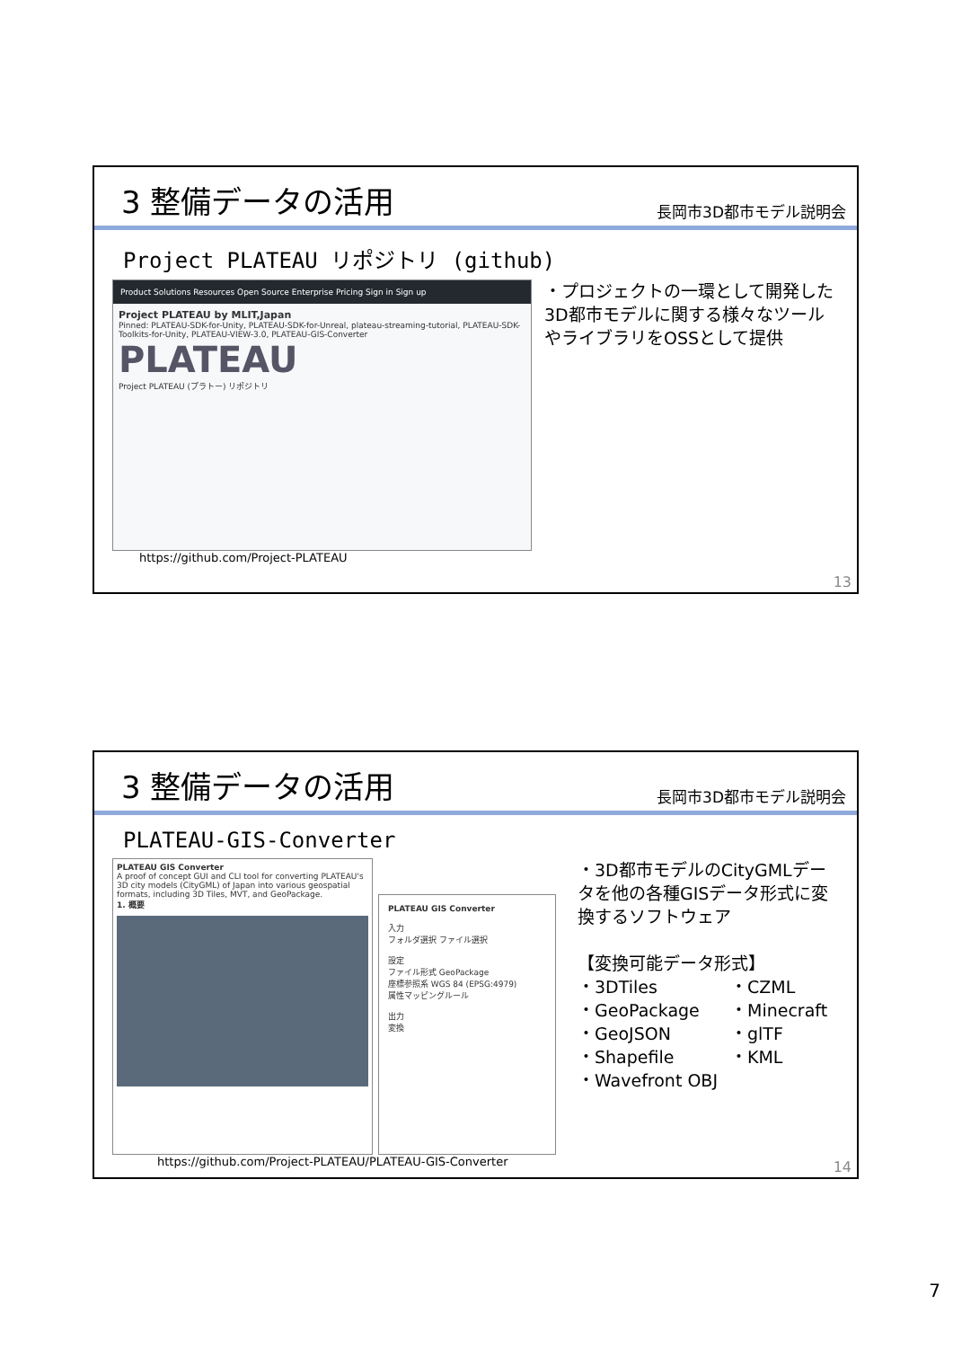3 整備データの活用
長岡市3D都市モデル説明会
Project PLATEAU リポジトリ (github)
Product Solutions Resources Open Source Enterprise Pricing Sign in Sign up
Project PLATEAU by MLIT,Japan
Pinned: PLATEAU-SDK-for-Unity, PLATEAU-SDK-for-Unreal, plateau-streaming-tutorial, PLATEAU-SDK-Toolkits-for-Unity, PLATEAU-VIEW-3.0, PLATEAU-GIS-Converter
PLATEAU
Project PLATEAU (プラトー) リポジトリ
https://github.com/Project-PLATEAU
・プロジェクトの一環として開発した3D都市モデルに関する様々なツールやライブラリをOSSとして提供
13
3 整備データの活用
長岡市3D都市モデル説明会
PLATEAU-GIS-Converter
PLATEAU GIS Converter
A proof of concept GUI and CLI tool for converting PLATEAU's 3D city models (CityGML) of Japan into various geospatial formats, including 3D Tiles, MVT, and GeoPackage.
1. 概要
PLATEAU GIS Converter
入力
フォルダ選択 ファイル選択
設定
ファイル形式 GeoPackage
座標参照系 WGS 84 (EPSG:4979)
属性マッピングルール
出力
変換
https://github.com/Project-PLATEAU/PLATEAU-GIS-Converter
・3D都市モデルのCityGMLデータを他の各種GISデータ形式に変換するソフトウェア
【変換可能データ形式】
・3DTiles
・CZML
・GeoPackage
・Minecraft
・GeoJSON
・glTF
・Shapefile
・KML
・Wavefront OBJ
14
7